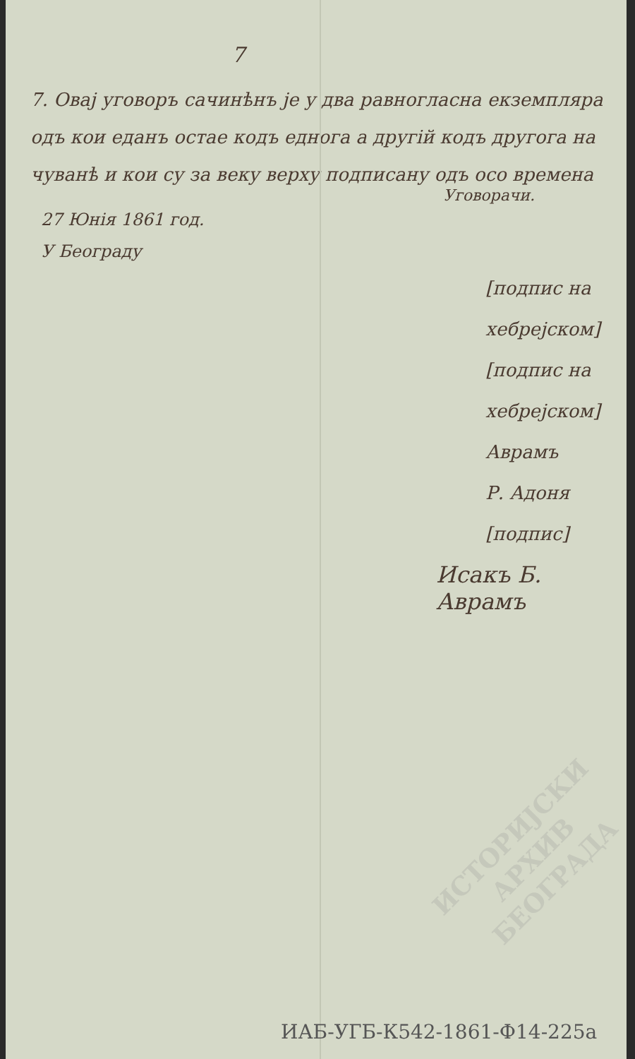7
7. Овај уговоръ сачинѣнъ је у два равногласна екземпляра одъ кои еданъ остае кодъ еднога а другій кодъ другога на чуванѣ и кои су за веку верху подписану одъ осо времена
Уговорачи.
27 Юнія 1861 год.
У Београду
[подпис на хебрејском]
[подпис на хебрејском]
Аврамъ
Р. Адоня
[подпис]
Исакъ Б. Аврамъ
ИСТОРИЈСКИ
АРХИВ
БЕОГРАДА
ИАБ-УГБ-К542-1861-Ф14-225а